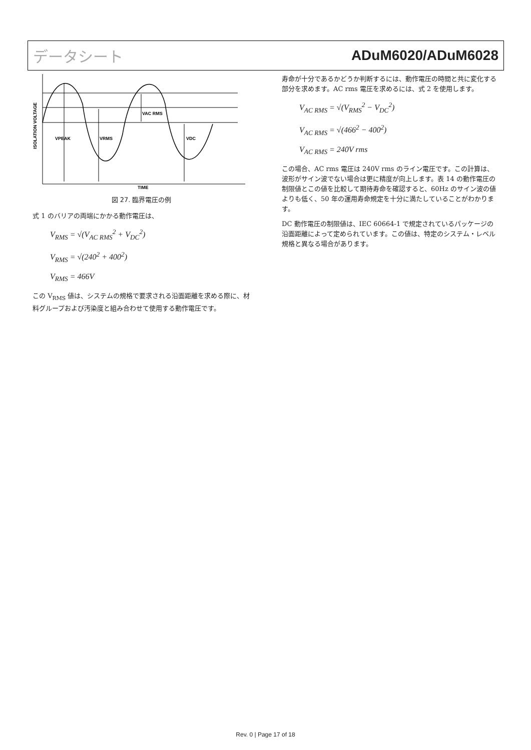データシート ADuM6020/ADuM6028
VPEAK
VRMS
VAC RMS
VDC
TIME
ISOLATION VOLTAGE
図 27. 臨界電圧の例
式 1 のバリアの両端にかかる動作電圧は、
V<sub>RMS</sub> = √(V<sub>AC RMS</sub><sup>2</sup> + V<sub>DC</sub><sup>2</sup>)
V<sub>RMS</sub> = √(240<sup>2</sup> + 400<sup>2</sup>)
V<sub>RMS</sub> = 466V
この V<sub>RMS</sub> 値は、システムの規格で要求される沿面距離を求める際に、材料グループおよび汚染度と組み合わせて使用する動作電圧です。
寿命が十分であるかどうか判断するには、動作電圧の時間と共に変化する部分を求めます。AC rms 電圧を求めるには、式 2 を使用します。
V<sub>AC RMS</sub> = √(V<sub>RMS</sub><sup>2</sup> − V<sub>DC</sub><sup>2</sup>)
V<sub>AC RMS</sub> = √(466<sup>2</sup> − 400<sup>2</sup>)
V<sub>AC RMS</sub> = 240V rms
この場合、AC rms 電圧は 240V rms のライン電圧です。この計算は、波形がサイン波でない場合は更に精度が向上します。表 14 の動作電圧の制限値とこの値を比較して期待寿命を確認すると、60Hz のサイン波の値よりも低く、50 年の運用寿命規定を十分に満たしていることがわかります。
DC 動作電圧の制限値は、IEC 60664-1 で規定されているパッケージの沿面距離によって定められています。この値は、特定のシステム・レベル規格と異なる場合があります。
Rev. 0 | Page 17 of 18